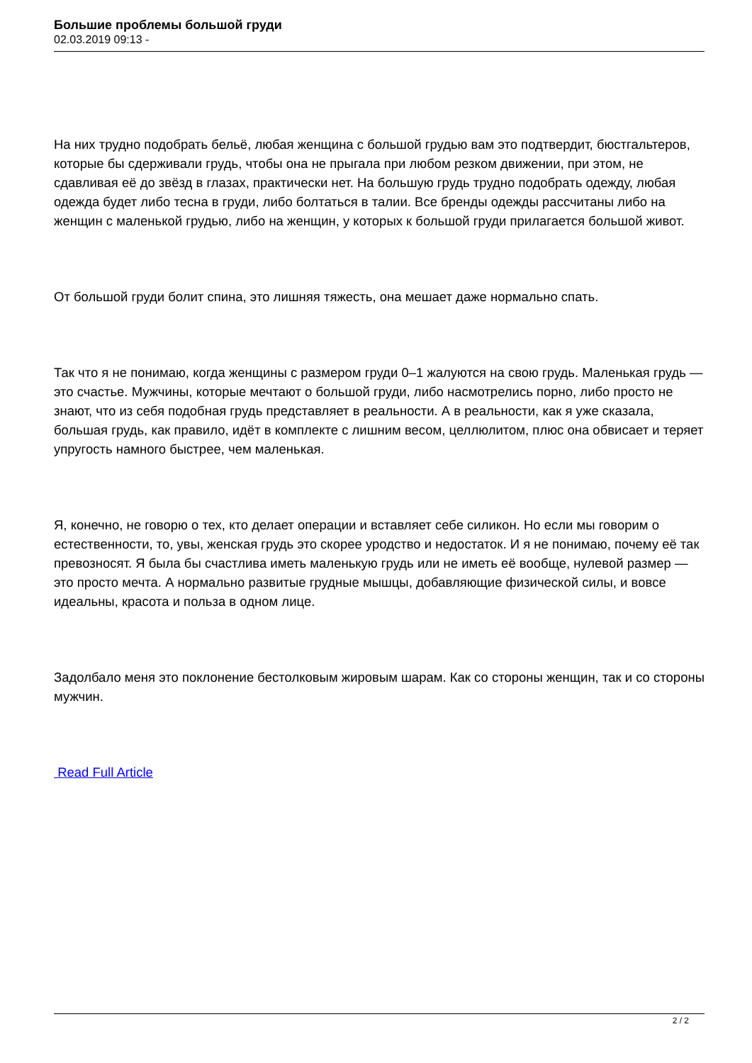Большие проблемы большой груди
02.03.2019 09:13 -
На них трудно подобрать бельё, любая женщина с большой грудью вам это подтвердит, бюстгальтеров, которые бы сдерживали грудь, чтобы она не прыгала при любом резком движении, при этом, не сдавливая её до звёзд в глазах, практически нет. На большую грудь трудно подобрать одежду, любая одежда будет либо тесна в груди, либо болтаться в талии. Все бренды одежды рассчитаны либо на женщин с маленькой грудью, либо на женщин, у которых к большой груди прилагается большой живот.
От большой груди болит спина, это лишняя тяжесть, она мешает даже нормально спать.
Так что я не понимаю, когда женщины с размером груди 0–1 жалуются на свою грудь. Маленькая грудь — это счастье. Мужчины, которые мечтают о большой груди, либо насмотрелись порно, либо просто не знают, что из себя подобная грудь представляет в реальности. А в реальности, как я уже сказала, большая грудь, как правило, идёт в комплекте с лишним весом, целлюлитом, плюс она обвисает и теряет упругость намного быстрее, чем маленькая.
Я, конечно, не говорю о тех, кто делает операции и вставляет себе силикон. Но если мы говорим о естественности, то, увы, женская грудь это скорее уродство и недостаток. И я не понимаю, почему её так превозносят. Я была бы счастлива иметь маленькую грудь или не иметь её вообще, нулевой размер — это просто мечта. А нормально развитые грудные мышцы, добавляющие физической силы, и вовсе идеальны, красота и польза в одном лице.
Задолбало меня это поклонение бестолковым жировым шарам. Как со стороны женщин, так и со стороны мужчин.
Read Full Article
2 / 2